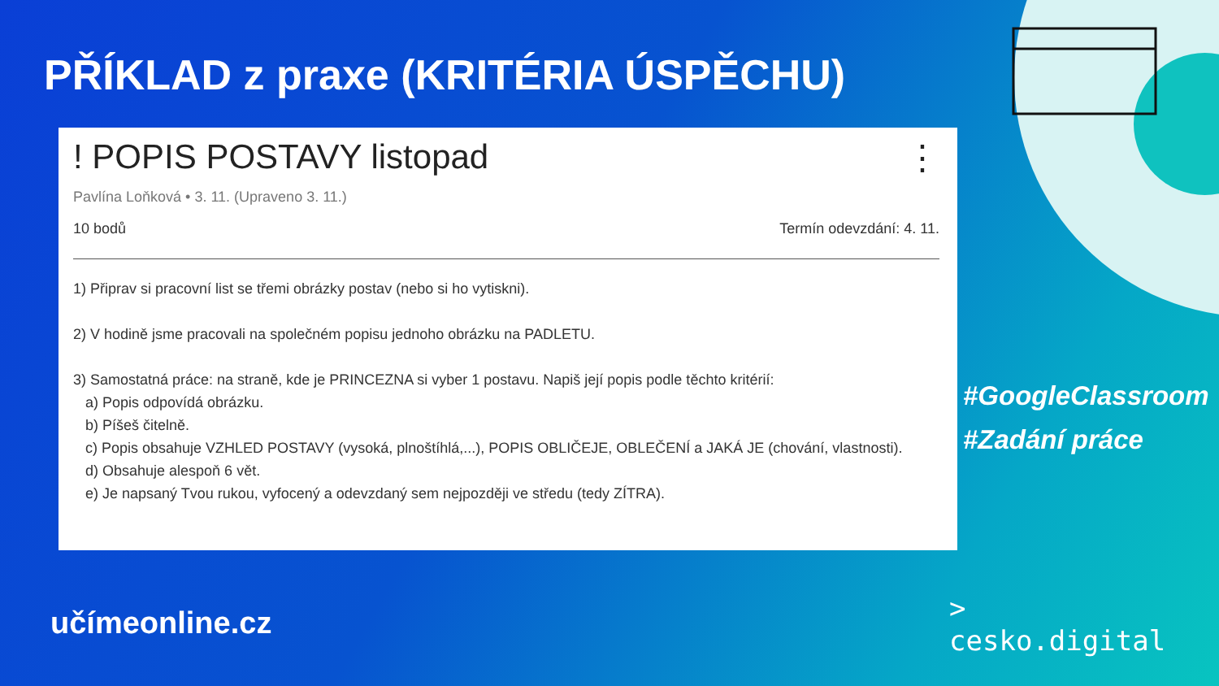PŘÍKLAD z praxe (KRITÉRIA ÚSPĚCHU)
! POPIS POSTAVY listopad ⋮
Pavlína Loňková • 3. 11. (Upraveno 3. 11.)
10 bodů Termín odevzdání: 4. 11.
1) Připrav si pracovní list se třemi obrázky postav (nebo si ho vytiskni).
2) V hodině jsme pracovali na společném popisu jednoho obrázku na PADLETU.
3) Samostatná práce: na straně, kde je PRINCEZNA si vyber 1 postavu. Napiš její popis podle těchto kritérií:
a) Popis odpovídá obrázku.
b) Píšeš čitelně.
c) Popis obsahuje VZHLED POSTAVY (vysoká, plnoštíhlá,...), POPIS OBLIČEJE, OBLEČENÍ a JAKÁ JE (chování, vlastnosti).
d) Obsahuje alespoň 6 vět.
e) Je napsaný Tvou rukou, vyfocený a odevzdaný sem nejpozději ve středu (tedy ZÍTRA).
#GoogleClassroom
#Zadání práce
učímeonline.cz
>
cesko.digital